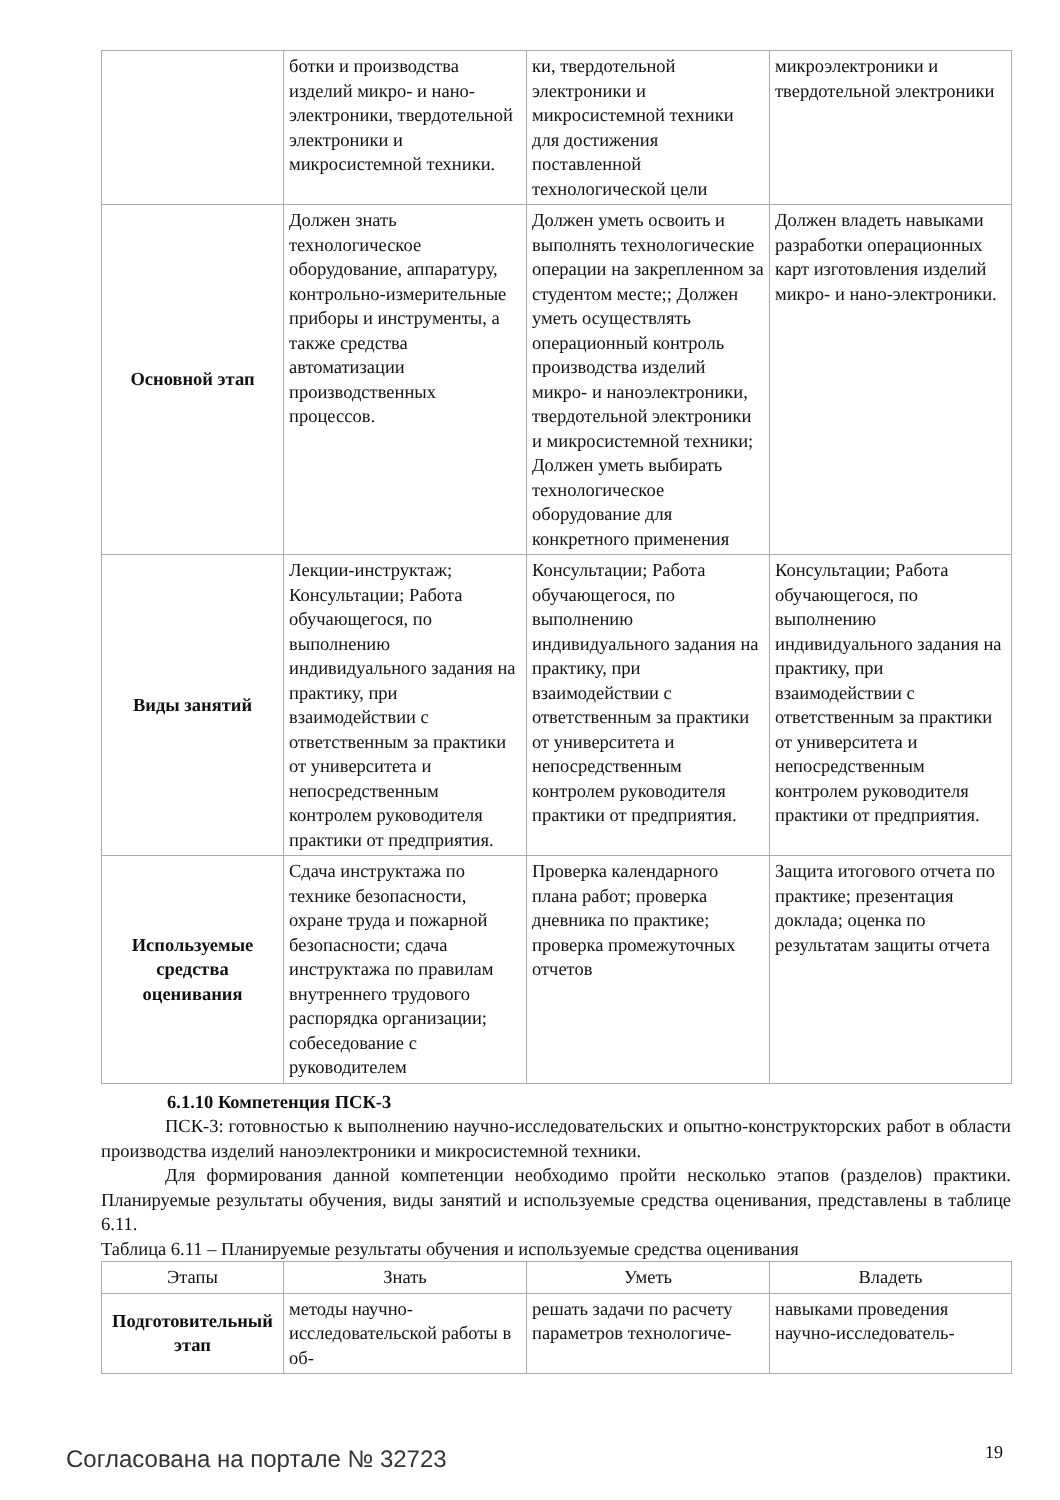| | ботки и производства изделий микро- и нано-электроники, твердотельной электроники и микросистемной техники. | ки, твердотельной электроники и микросистемной техники для достижения поставленной технологической цели | микроэлектроники и твердотельной электроники |
| Основной этап | Должен знать технологическое оборудование, аппаратуру, контрольно-измерительные приборы и инструменты, а также средства автоматизации производственных процессов. | Должен уметь освоить и выполнять технологические операции на закрепленном за студентом месте;; Должен уметь осуществлять операционный контроль производства изделий микро- и наноэлектроники, твердотельной электроники и микросистемной техники; Должен уметь выбирать технологическое оборудование для конкретного применения | Должен владеть навыками разработки операционных карт изготовления изделий микро- и нано-электроники. |
| Виды занятий | Лекции-инструктаж; Консультации; Работа обучающегося, по выполнению индивидуального задания на практику, при взаимодействии с ответственным за практики от университета и непосредственным контролем руководителя практики от предприятия. | Консультации; Работа обучающегося, по выполнению индивидуального задания на практику, при взаимодействии с ответственным за практики от университета и непосредственным контролем руководителя практики от предприятия. | Консультации; Работа обучающегося, по выполнению индивидуального задания на практику, при взаимодействии с ответственным за практики от университета и непосредственным контролем руководителя практики от предприятия. |
| Используемые средства оценивания | Сдача инструктажа по технике безопасности, охране труда и пожарной безопасности; сдача инструктажа по правилам внутреннего трудового распорядка организации; собеседование с руководителем | Проверка календарного плана работ; проверка дневника по практике; проверка промежуточных отчетов | Защита итогового отчета по практике; презентация доклада; оценка по результатам защиты отчета |
6.1.10 Компетенция ПСК-3
ПСК-3: готовностью к выполнению научно-исследовательских и опытно-конструкторских работ в области производства изделий наноэлектроники и микросистемной техники.
Для формирования данной компетенции необходимо пройти несколько этапов (разделов) практики. Планируемые результаты обучения, виды занятий и используемые средства оценивания, представлены в таблице 6.11.
Таблица 6.11 – Планируемые результаты обучения и используемые средства оценивания
| Этапы | Знать | Уметь | Владеть |
| --- | --- | --- | --- |
| Подготовительный этап | методы научно-исследовательской работы в об- | решать задачи по расчету параметров технологиче- | навыками проведения научно-исследователь- |
Согласована на портале № 32723 19